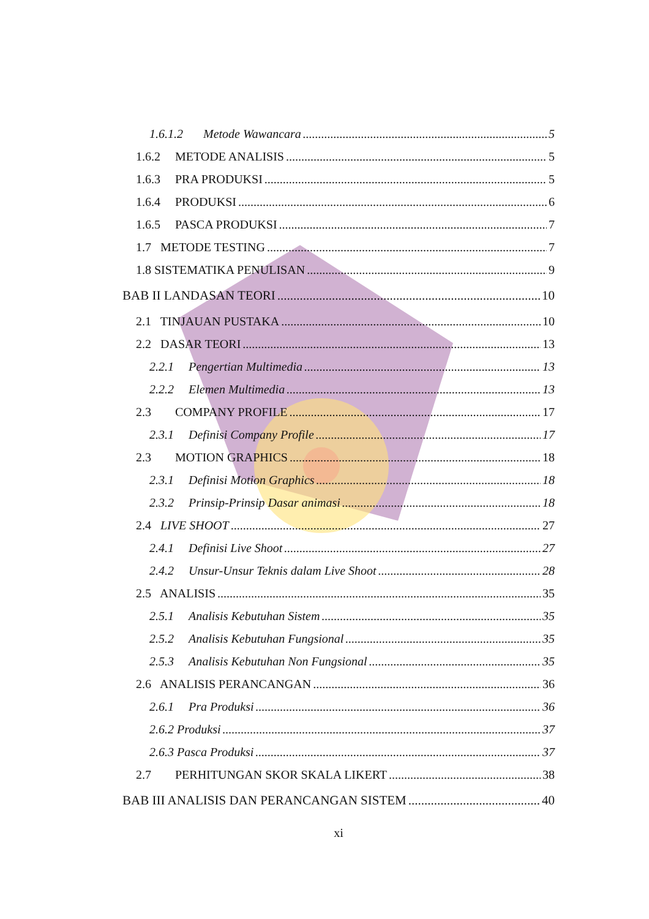1.6.1.2 Metode Wawancara 5
1.6.2 METODE ANALISIS 5
1.6.3 PRA PRODUKSI 5
1.6.4 PRODUKSI 6
1.6.5 PASCA PRODUKSI 7
1.7 METODE TESTING 7
1.8 SISTEMATIKA PENULISAN 9
BAB II LANDASAN TEORI 10
2.1 TINJAUAN PUSTAKA 10
2.2 DASAR TEORI 13
2.2.1 Pengertian Multimedia 13
2.2.2 Elemen Multimedia 13
2.3 COMPANY PROFILE 17
2.3.1 Definisi Company Profile 17
2.3 MOTION GRAPHICS 18
2.3.1 Definisi Motion Graphics 18
2.3.2 Prinsip-Prinsip Dasar animasi 18
2.4 LIVE SHOOT 27
2.4.1 Definisi Live Shoot 27
2.4.2 Unsur-Unsur Teknis dalam Live Shoot 28
2.5 ANALISIS 35
2.5.1 Analisis Kebutuhan Sistem 35
2.5.2 Analisis Kebutuhan Fungsional 35
2.5.3 Analisis Kebutuhan Non Fungsional 35
2.6 ANALISIS PERANCANGAN 36
2.6.1 Pra Produksi 36
2.6.2 Produksi 37
2.6.3 Pasca Produksi 37
2.7 PERHITUNGAN SKOR SKALA LIKERT 38
BAB III ANALISIS DAN PERANCANGAN SISTEM 40
xi